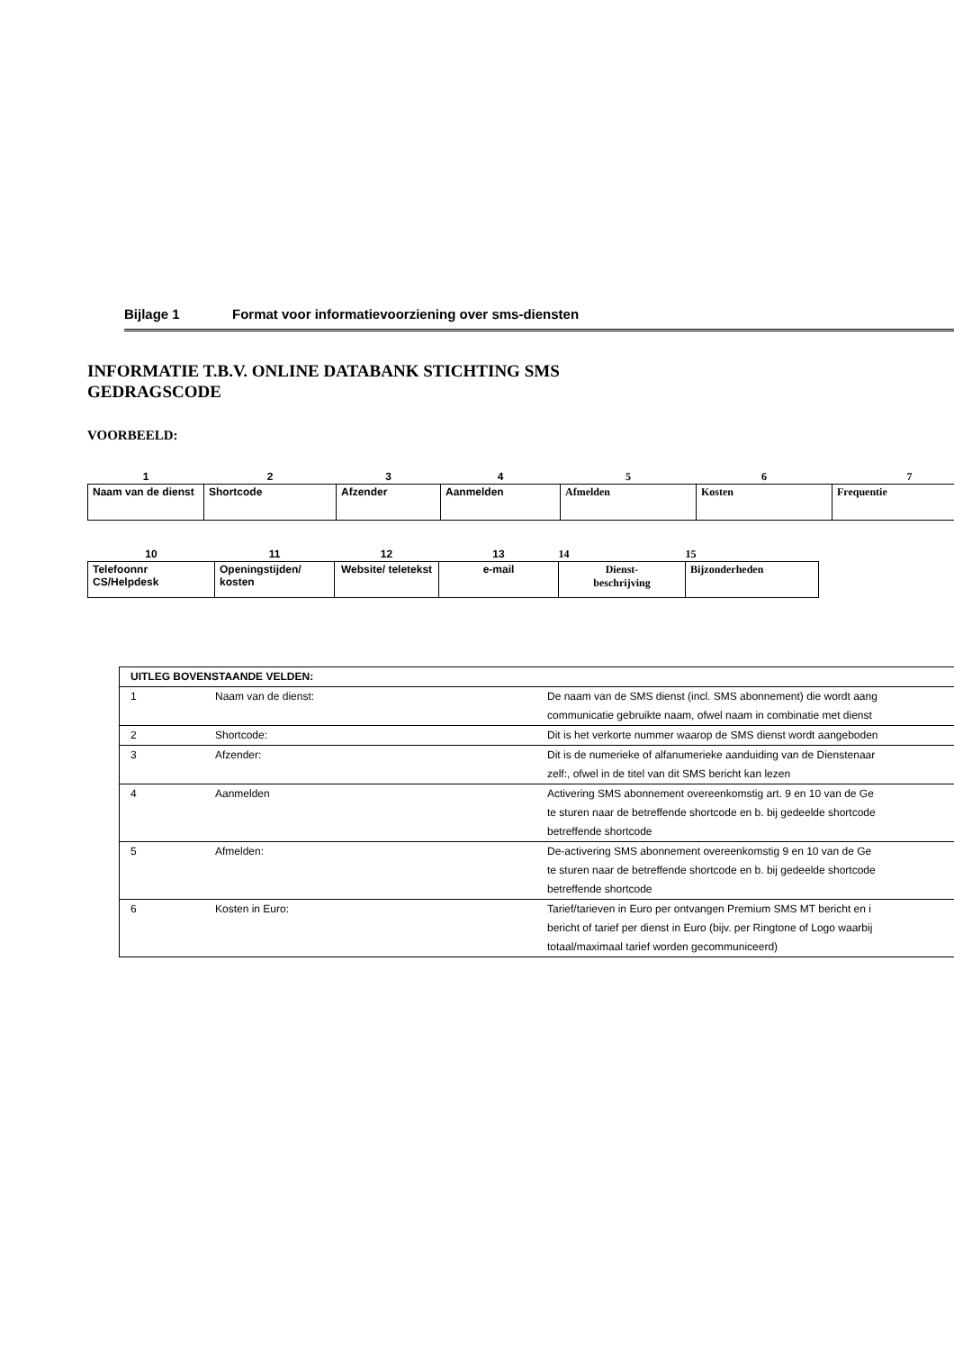Bijlage 1 Format voor informatievoorziening over sms-diensten
INFORMATIE T.B.V. ONLINE DATABANK STICHTING SMS
GEDRAGSCODE
VOORBEELD:
| 1 | 2 | 3 | 4 | 5 | 6 | 7 |
| Naam van de dienst | Shortcode | Afzender | Aanmelden | Afmelden | Kosten | Frequentie |
| 10 | 11 | 12 | 13 | 14 | 15 |
| Telefoonnr CS/Helpdesk | Openingstijden/ kosten | Website/ teletekst | e-mail | Dienst- beschrijving | Bijzonderheden |
| UITLEG BOVENSTAANDE VELDEN: | | |
| 1 | Naam van de dienst: | De naam van de SMS dienst (incl. SMS abonnement) die wordt aang communicatie gebruikte naam, ofwel naam in combinatie met dienst |
| 2 | Shortcode: | Dit is het verkorte nummer waarop de SMS dienst wordt aangeboden |
| 3 | Afzender: | Dit is de numerieke of alfanumerieke aanduiding van de Dienstenaar zelf:, ofwel in de titel van dit SMS bericht kan lezen |
| 4 | Aanmelden | Activering SMS abonnement overeenkomstig art. 9 en 10 van de Ge te sturen naar de betreffende shortcode en b. bij gedeelde shortcode betreffende shortcode |
| 5 | Afmelden: | De-activering SMS abonnement overeenkomstig 9 en 10 van de Ge te sturen naar de betreffende shortcode en b. bij gedeelde shortcode betreffende shortcode |
| 6 | Kosten in Euro: | Tarief/tarieven in Euro per ontvangen Premium SMS MT bericht en i bericht of tarief per dienst in Euro (bijv. per Ringtone of Logo waarbij totaal/maximaal tarief worden gecommuniceerd) |